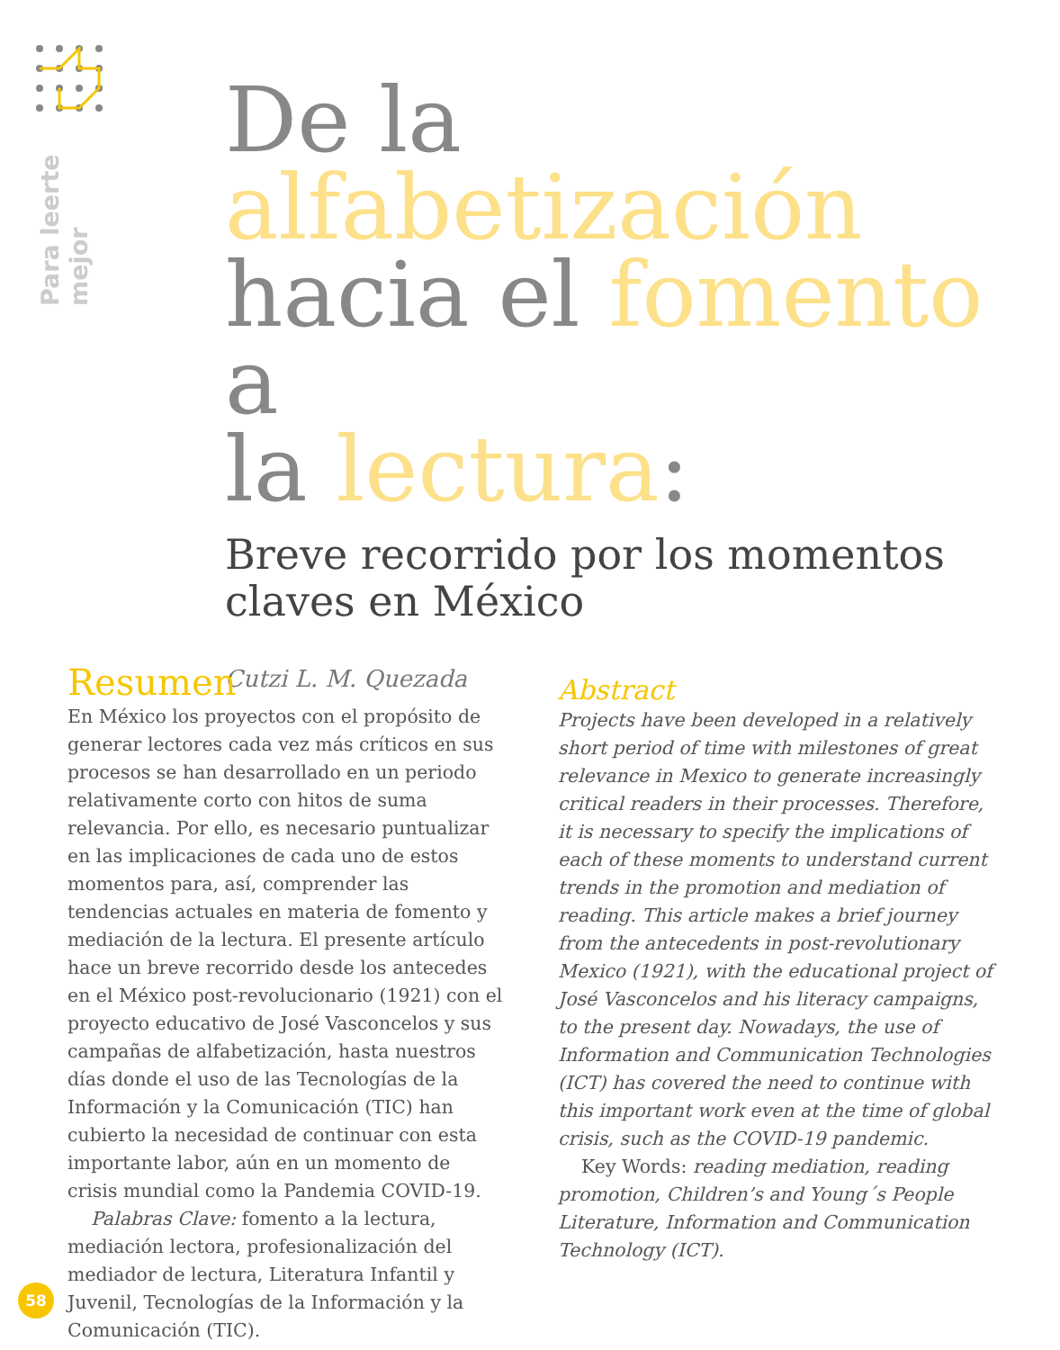Para leerte
mejor
De la
alfabetización
hacia el fomento a
la lectura:
Breve recorrido por los momentos claves en México
Cutzi L. M. Quezada
Resumen
En México los proyectos con el propósito de generar lectores cada vez más críticos en sus procesos se han desarrollado en un periodo relativamente corto con hitos de suma relevancia. Por ello, es necesario puntualizar en las implicaciones de cada uno de estos momentos para, así, comprender las tendencias actuales en materia de fomento y mediación de la lectura. El presente artículo hace un breve recorrido desde los antecedes en el México post-revolucionario (1921) con el proyecto educativo de José Vasconcelos y sus campañas de alfabetización, hasta nuestros días donde el uso de las Tecnologías de la Información y la Comunicación (TIC) han cubierto la necesidad de continuar con esta importante labor, aún en un momento de crisis mundial como la Pandemia COVID-19.
Palabras Clave: fomento a la lectura, mediación lectora, profesionalización del mediador de lectura, Literatura Infantil y Juvenil, Tecnologías de la Información y la Comunicación (TIC).
Abstract
Projects have been developed in a relatively short period of time with milestones of great relevance in Mexico to generate increasingly critical readers in their processes. Therefore, it is necessary to specify the implications of each of these moments to understand current trends in the promotion and mediation of reading. This article makes a brief journey from the antecedents in post-revolutionary Mexico (1921), with the educational project of José Vasconcelos and his literacy campaigns, to the present day. Nowadays, the use of Information and Communication Technologies (ICT) has covered the need to continue with this important work even at the time of global crisis, such as the COVID-19 pandemic.
Key Words: reading mediation, reading promotion, Children’s and Young´s People Literature, Information and Communication Technology (ICT).
58